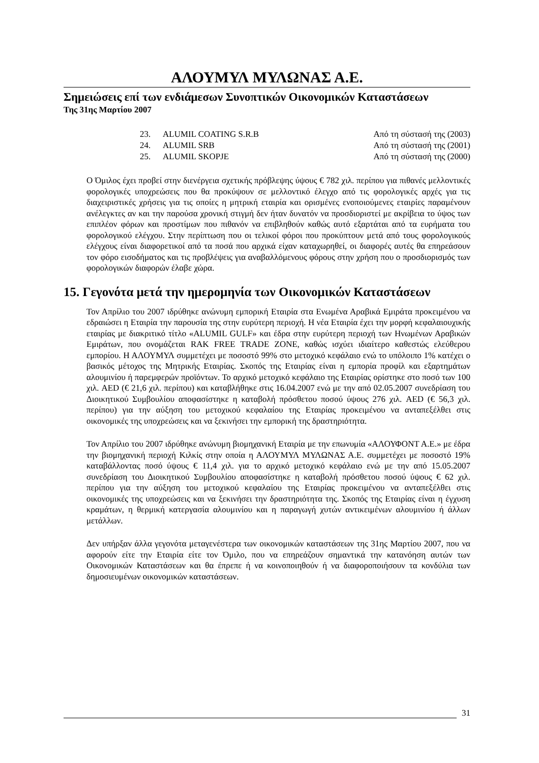ΑΛΟΥΜΥΛ ΜΥΛΩΝΑΣ Α.Ε.
Σημειώσεις επί των ενδιάμεσων Συνοπτικών Οικονομικών Καταστάσεων
Της 31ης Μαρτίου 2007
| 23. | ALUMIL COATING S.R.B | Από τη σύστασή της (2003) |
| 24. | ALUMIL SRB | Από τη σύστασή της (2001) |
| 25. | ALUMIL SKOPJE | Από τη σύστασή της (2000) |
Ο Όμιλος έχει προβεί στην διενέργεια σχετικής πρόβλεψης ύψους € 782 χιλ. περίπου για πιθανές μελλοντικές φορολογικές υποχρεώσεις που θα προκύψουν σε μελλοντικό έλεγχο από τις φορολογικές αρχές για τις διαχειριστικές χρήσεις για τις οποίες η μητρική εταιρία και ορισμένες ενοποιούμενες εταιρίες παραμένουν ανέλεγκτες αν και την παρούσα χρονική στιγμή δεν ήταν δυνατόν να προσδιοριστεί με ακρίβεια το ύψος των επιπλέον φόρων και προστίμων που πιθανόν να επιβληθούν καθώς αυτό εξαρτάται από τα ευρήματα του φορολογικού ελέγχου. Στην περίπτωση που οι τελικοί φόροι που προκύπτουν μετά από τους φορολογικούς ελέγχους είναι διαφορετικοί από τα ποσά που αρχικά είχαν καταχωρηθεί, οι διαφορές αυτές θα επηρεάσουν τον φόρο εισοδήματος και τις προβλέψεις για αναβαλλόμενους φόρους στην χρήση που ο προσδιορισμός των φορολογικών διαφορών έλαβε χώρα.
15. Γεγονότα μετά την ημερομηνία των Οικονομικών Καταστάσεων
Τον Απρίλιο του 2007 ιδρύθηκε ανώνυμη εμπορική Εταιρία στα Ενωμένα Αραβικά Εμιράτα προκειμένου να εδραιώσει η Εταιρία την παρουσία της στην ευρύτερη περιοχή. Η νέα Εταιρία έχει την μορφή κεφαλαιουχικής εταιρίας με διακριτικό τίτλο «ALUMIL GULF» και έδρα στην ευρύτερη περιοχή των Ηνωμένων Αραβικών Εμιράτων, που ονομάζεται RAK FREE TRADE ZONE, καθώς ισχύει ιδιαίτερο καθεστώς ελεύθερου εμπορίου. Η ΑΛΟΥΜΥΛ συμμετέχει με ποσοστό 99% στο μετοχικό κεφάλαιο ενώ το υπόλοιπο 1% κατέχει ο βασικός μέτοχος της Μητρικής Εταιρίας. Σκοπός της Εταιρίας είναι η εμπορία προφίλ και εξαρτημάτων αλουμινίου ή παρεμφερών προϊόντων. Το αρχικό μετοχικό κεφάλαιο της Εταιρίας ορίστηκε στο ποσό των 100 χιλ. AED (€ 21,6 χιλ. περίπου) και καταβλήθηκε στις 16.04.2007 ενώ με την από 02.05.2007 συνεδρίαση του Διοικητικού Συμβουλίου αποφασίστηκε η καταβολή πρόσθετου ποσού ύψους 276 χιλ. AED (€ 56,3 χιλ. περίπου) για την αύξηση του μετοχικού κεφαλαίου της Εταιρίας προκειμένου να ανταπεξέλθει στις οικονομικές της υποχρεώσεις και να ξεκινήσει την εμπορική της δραστηριότητα.
Τον Απρίλιο του 2007 ιδρύθηκε ανώνυμη βιομηχανική Εταιρία με την επωνυμία «ΑΛΟΥΦΟΝΤ Α.Ε.» με έδρα την βιομηχανική περιοχή Κιλκίς στην οποία η ΑΛΟΥΜΥΛ ΜΥΛΩΝΑΣ Α.Ε. συμμετέχει με ποσοστό 19% καταβάλλοντας ποσό ύψους € 11,4 χιλ. για το αρχικό μετοχικό κεφάλαιο ενώ με την από 15.05.2007 συνεδρίαση του Διοικητικού Συμβουλίου αποφασίστηκε η καταβολή πρόσθετου ποσού ύψους € 62 χιλ. περίπου για την αύξηση του μετοχικού κεφαλαίου της Εταιρίας προκειμένου να ανταπεξέλθει στις οικονομικές της υποχρεώσεις και να ξεκινήσει την δραστηριότητα της. Σκοπός της Εταιρίας είναι η έγχυση κραμάτων, η θερμική κατεργασία αλουμινίου και η παραγωγή χυτών αντικειμένων αλουμινίου ή άλλων μετάλλων.
Δεν υπήρξαν άλλα γεγονότα μεταγενέστερα των οικονομικών καταστάσεων της 31ης Μαρτίου 2007, που να αφορούν είτε την Εταιρία είτε τον Όμιλο, που να επηρεάζουν σημαντικά την κατανόηση αυτών των Οικονομικών Καταστάσεων και θα έπρεπε ή να κοινοποιηθούν ή να διαφοροποιήσουν τα κονδύλια των δημοσιευμένων οικονομικών καταστάσεων.
31